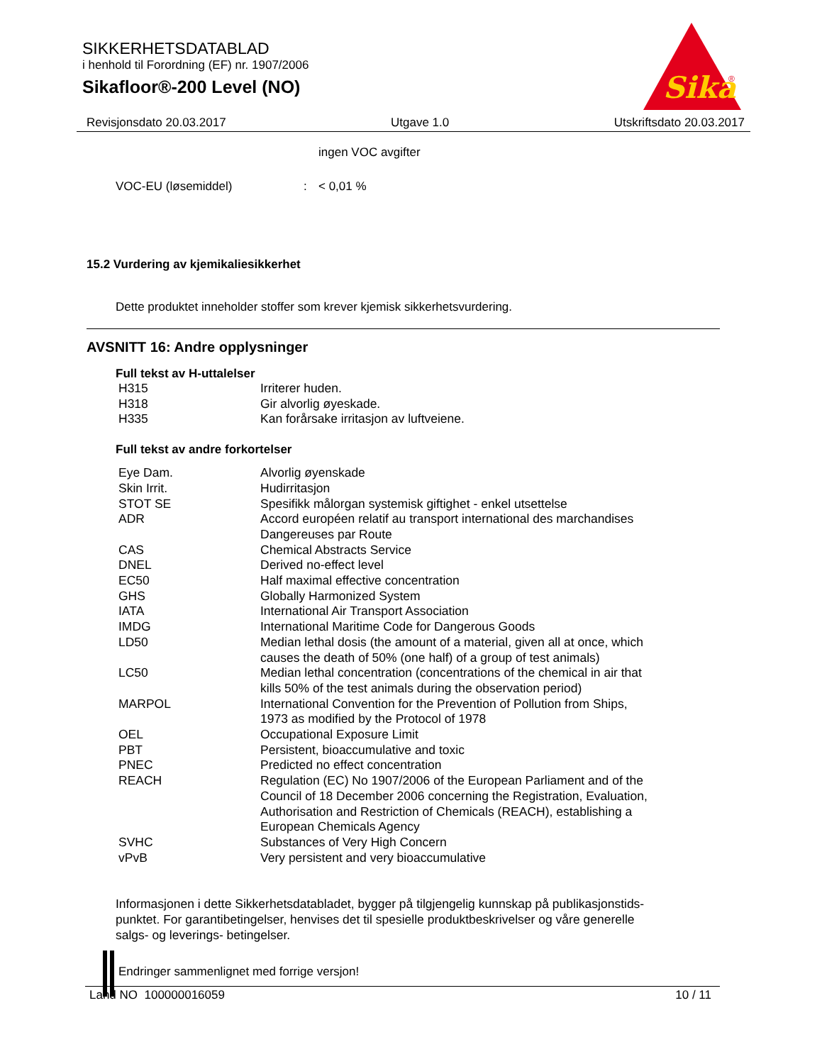SIKKERHETSDATABLAD
i henhold til Forordning (EF) nr. 1907/2006
Sikafloor®-200 Level (NO)
Sika
®
Revisjonsdato 20.03.2017 Utgave 1.0 Utskriftsdato 20.03.2017
ingen VOC avgifter
VOC-EU (løsemiddel): < 0,01 %
15.2 Vurdering av kjemikaliesikkerhet
Dette produktet inneholder stoffer som krever kjemisk sikkerhetsvurdering.
AVSNITT 16: Andre opplysninger
Full tekst av H-uttalelser
| H315 | Irriterer huden. |
| H318 | Gir alvorlig øyeskade. |
| H335 | Kan forårsake irritasjon av luftveiene. |
Full tekst av andre forkortelser
| Eye Dam. | Alvorlig øyenskade |
| Skin Irrit. | Hudirritasjon |
| STOT SE | Spesifikk målorgan systemisk giftighet - enkel utsettelse |
| ADR | Accord européen relatif au transport international des marchandises Dangereuses par Route |
| CAS | Chemical Abstracts Service |
| DNEL | Derived no-effect level |
| EC50 | Half maximal effective concentration |
| GHS | Globally Harmonized System |
| IATA | International Air Transport Association |
| IMDG | International Maritime Code for Dangerous Goods |
| LD50 | Median lethal dosis (the amount of a material, given all at once, which causes the death of 50% (one half) of a group of test animals) |
| LC50 | Median lethal concentration (concentrations of the chemical in air that kills 50% of the test animals during the observation period) |
| MARPOL | International Convention for the Prevention of Pollution from Ships, 1973 as modified by the Protocol of 1978 |
| OEL | Occupational Exposure Limit |
| PBT | Persistent, bioaccumulative and toxic |
| PNEC | Predicted no effect concentration |
| REACH | Regulation (EC) No 1907/2006 of the European Parliament and of the Council of 18 December 2006 concerning the Registration, Evaluation, Authorisation and Restriction of Chemicals (REACH), establishing a European Chemicals Agency |
| SVHC | Substances of Very High Concern |
| vPvB | Very persistent and very bioaccumulative |
Informasjonen i dette Sikkerhetsdatabladet, bygger på tilgjengelig kunnskap på publikasjonstids-
punktet. For garantibetingelser, henvises det til spesielle produktbeskrivelser og våre generelle
salgs- og leverings- betingelser.
Endringer sammenlignet med forrige versjon!
Land NO 100000016059 10 / 11